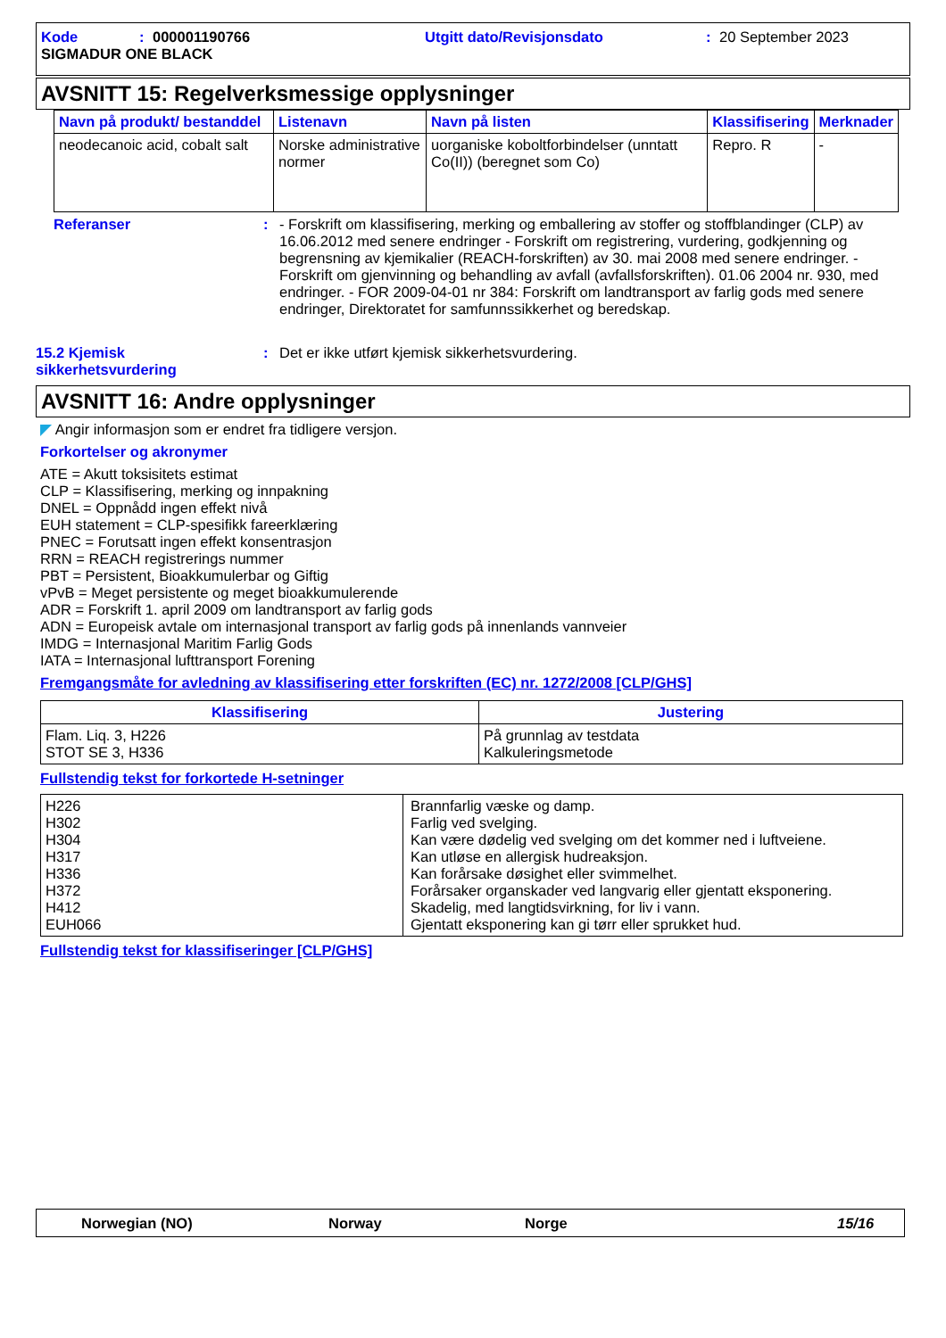Kode: 000001190766 Utgitt dato/Revisjonsdato: 20 September 2023
SIGMADUR ONE BLACK
AVSNITT 15: Regelverksmessige opplysninger
| Navn på produkt/ bestanddel | Listenavn | Navn på listen | Klassifisering | Merknader |
| --- | --- | --- | --- | --- |
| neodecanoic acid, cobalt salt | Norske administrative normer | uorganiske koboltforbindelser (unntatt Co(II)) (beregnet som Co) | Repro. R | - |
Referanser: - Forskrift om klassifisering, merking og emballering av stoffer og stoffblandinger (CLP) av 16.06.2012 med senere endringer - Forskrift om registrering, vurdering, godkjenning og begrensning av kjemikalier (REACH-forskriften) av 30. mai 2008 med senere endringer. - Forskrift om gjenvinning og behandling av avfall (avfallsforskriften). 01.06 2004 nr. 930, med endringer. - FOR 2009-04-01 nr 384: Forskrift om landtransport av farlig gods med senere endringer, Direktoratet for samfunnssikkerhet og beredskap.
15.2 Kjemisk sikkerhetsvurdering: Det er ikke utført kjemisk sikkerhetsvurdering.
AVSNITT 16: Andre opplysninger
◤ Angir informasjon som er endret fra tidligere versjon.
Forkortelser og akronymer
ATE = Akutt toksisitets estimat
CLP = Klassifisering, merking og innpakning
DNEL = Oppnådd ingen effekt nivå
EUH statement = CLP-spesifikk fareerklæring
PNEC = Forutsatt ingen effekt konsentrasjon
RRN = REACH registrerings nummer
PBT = Persistent, Bioakkumulerbar og Giftig
vPvB = Meget persistente og meget bioakkumulerende
ADR = Forskrift 1. april 2009 om landtransport av farlig gods
ADN = Europeisk avtale om internasjonal transport av farlig gods på innenlands vannveier
IMDG = Internasjonal Maritim Farlig Gods
IATA = Internasjonal lufttransport Forening
Fremgangsmåte for avledning av klassifisering etter forskriften (EC) nr. 1272/2008 [CLP/GHS]
| Klassifisering | Justering |
| --- | --- |
| Flam. Liq. 3, H226 STOT SE 3, H336 | På grunnlag av testdata Kalkuleringsmetode |
Fullstendig tekst for forkortede H-setninger
| H226 H302 H304 H317 H336 H372 H412 EUH066 | Brannfarlig væske og damp. Farlig ved svelging. Kan være dødelig ved svelging om det kommer ned i luftveiene. Kan utløse en allergisk hudreaksjon. Kan forårsake døsighet eller svimmelhet. Forårsaker organskader ved langvarig eller gjentatt eksponering. Skadelig, med langtidsvirkning, for liv i vann. Gjentatt eksponering kan gi tørr eller sprukket hud. |
Fullstendig tekst for klassifiseringer [CLP/GHS]
Norwegian (NO) Norway Norge 15/16